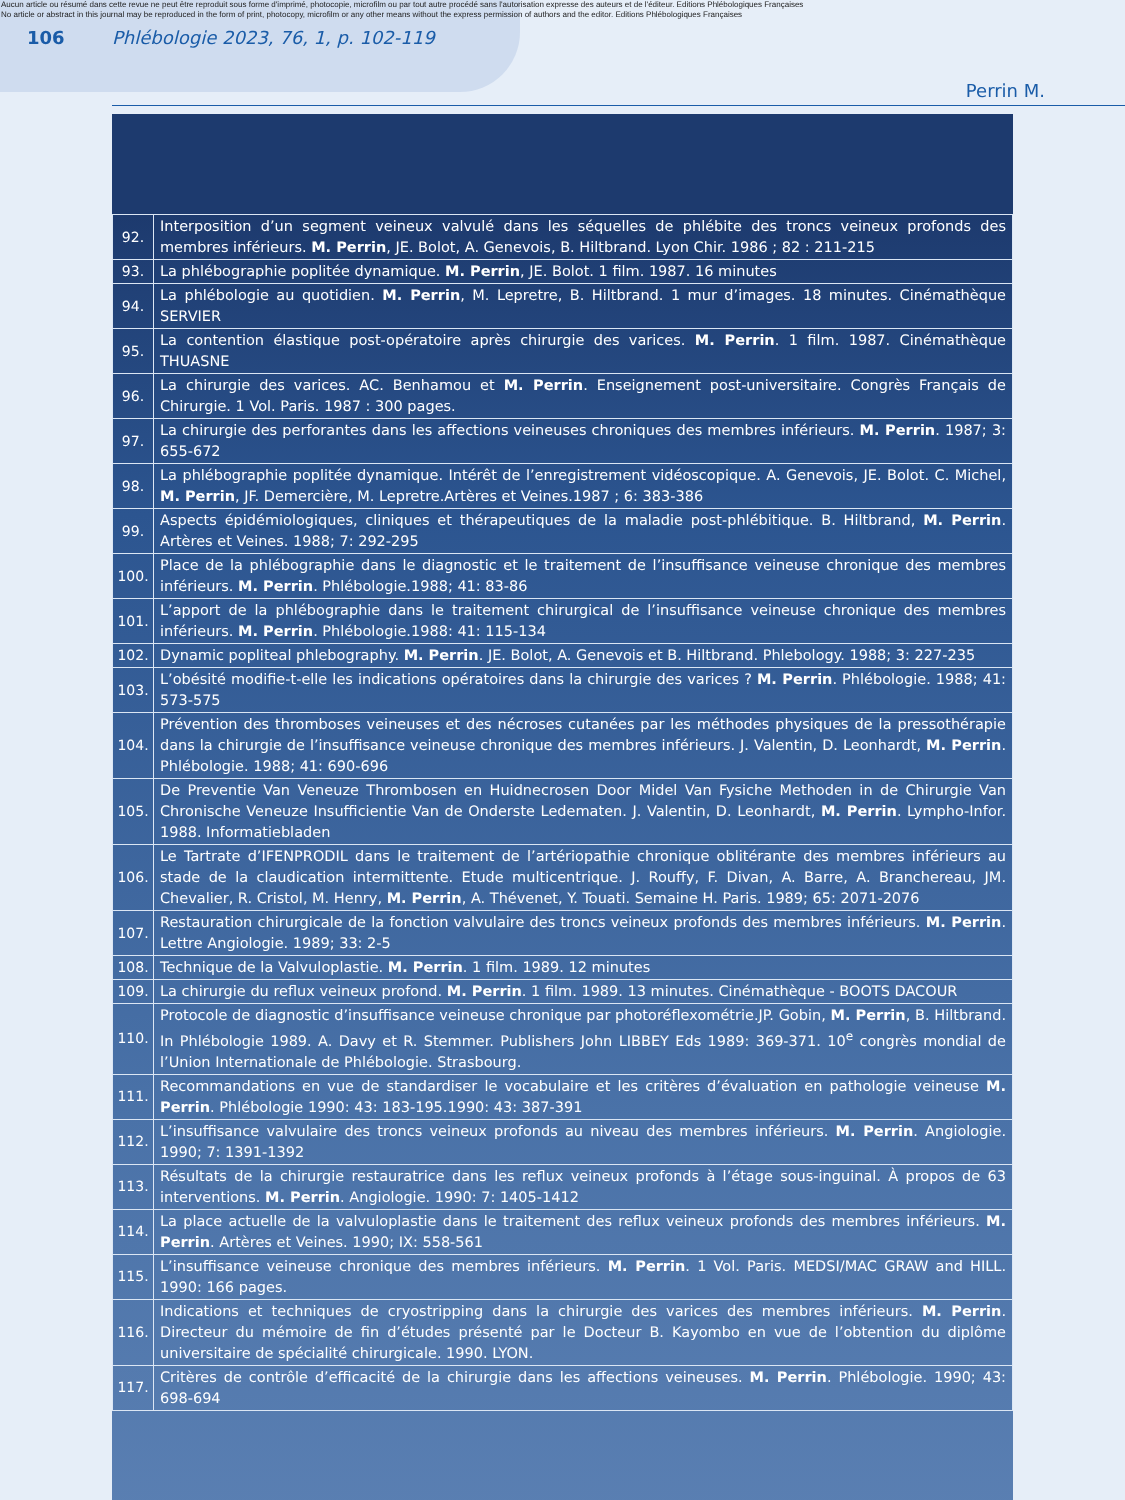Aucun article ou résumé dans cette revue ne peut être reproduit sous forme d'imprimé, photocopie, microfilm ou par tout autre procédé sans l'autorisation expresse des auteurs et de l'éditeur. Editions Phlébologiques Françaises
No article or abstract in this journal may be reproduced in the form of print, photocopy, microfilm or any other means without the express permission of authors and the editor. Editions Phlébologiques Françaises
106
Phlébologie 2023, 76, 1, p. 102-119
Perrin M.
| 92. | Interposition d’un segment veineux valvulé dans les séquelles de phlébite des troncs veineux profonds des membres inférieurs. M. Perrin , JE. Bolot, A. Genevois, B. Hiltbrand. Lyon Chir. 1986 ; 82 : 211-215 |
| 93. | La phlébographie poplitée dynamique. M. Perrin , JE. Bolot. 1 film. 1987. 16 minutes |
| 94. | La phlébologie au quotidien. M. Perrin , M. Lepretre, B. Hiltbrand. 1 mur d’images. 18 minutes. Cinémathèque SERVIER |
| 95. | La contention élastique post-opératoire après chirurgie des varices. M. Perrin . 1 film. 1987. Cinémathèque THUASNE |
| 96. | La chirurgie des varices. AC. Benhamou et M. Perrin . Enseignement post-universitaire. Congrès Français de Chirurgie. 1 Vol. Paris. 1987 : 300 pages. |
| 97. | La chirurgie des perforantes dans les affections veineuses chroniques des membres inférieurs. M. Perrin . 1987; 3: 655-672 |
| 98. | La phlébographie poplitée dynamique. Intérêt de l’enregistrement vidéoscopique. A. Genevois, JE. Bolot. C. Michel, M. Perrin , JF. Demercière, M. Lepretre.Artères et Veines.1987 ; 6: 383-386 |
| 99. | Aspects épidémiologiques, cliniques et thérapeutiques de la maladie post-phlébitique. B. Hiltbrand, M. Perrin . Artères et Veines. 1988; 7: 292-295 |
| 100. | Place de la phlébographie dans le diagnostic et le traitement de l’insuffisance veineuse chronique des membres inférieurs. M. Perrin . Phlébologie.1988; 41: 83-86 |
| 101. | L’apport de la phlébographie dans le traitement chirurgical de l’insuffisance veineuse chronique des membres inférieurs. M. Perrin . Phlébologie.1988: 41: 115-134 |
| 102. | Dynamic popliteal phlebography. M. Perrin . JE. Bolot, A. Genevois et B. Hiltbrand. Phlebology. 1988; 3: 227-235 |
| 103. | L’obésité modifie-t-elle les indications opératoires dans la chirurgie des varices ? M. Perrin . Phlébologie. 1988; 41: 573-575 |
| 104. | Prévention des thromboses veineuses et des nécroses cutanées par les méthodes physiques de la pressothérapie dans la chirurgie de l’insuffisance veineuse chronique des membres inférieurs. J. Valentin, D. Leonhardt, M. Perrin . Phlébologie. 1988; 41: 690-696 |
| 105. | De Preventie Van Veneuze Thrombosen en Huidnecrosen Door Midel Van Fysiche Methoden in de Chirurgie Van Chronische Veneuze Insufficientie Van de Onderste Ledematen. J. Valentin, D. Leonhardt, M. Perrin . Lympho-Infor. 1988. Informatiebladen |
| 106. | Le Tartrate d’IFENPRODIL dans le traitement de l’artériopathie chronique oblitérante des membres inférieurs au stade de la claudication intermittente. Etude multicentrique. J. Rouffy, F. Divan, A. Barre, A. Branchereau, JM. Chevalier, R. Cristol, M. Henry, M. Perrin , A. Thévenet, Y. Touati. Semaine H. Paris. 1989; 65: 2071-2076 |
| 107. | Restauration chirurgicale de la fonction valvulaire des troncs veineux profonds des membres inférieurs. M. Perrin . Lettre Angiologie. 1989; 33: 2-5 |
| 108. | Technique de la Valvuloplastie. M. Perrin . 1 film. 1989. 12 minutes |
| 109. | La chirurgie du reflux veineux profond. M. Perrin . 1 film. 1989. 13 minutes. Cinémathèque - BOOTS DACOUR |
| 110. | Protocole de diagnostic d’insuffisance veineuse chronique par photoréflexométrie.JP. Gobin, M. Perrin , B. Hiltbrand. In Phlébologie 1989. A. Davy et R. Stemmer. Publishers John LIBBEY Eds 1989: 369-371. 10<sup>e</sup> congrès mondial de l’Union Internationale de Phlébologie. Strasbourg. |
| 111. | Recommandations en vue de standardiser le vocabulaire et les critères d’évaluation en pathologie veineuse M. Perrin . Phlébologie 1990: 43: 183-195.1990: 43: 387-391 |
| 112. | L’insuffisance valvulaire des troncs veineux profonds au niveau des membres inférieurs. M. Perrin . Angiologie. 1990; 7: 1391-1392 |
| 113. | Résultats de la chirurgie restauratrice dans les reflux veineux profonds à l’étage sous-inguinal. À propos de 63 interventions. M. Perrin . Angiologie. 1990: 7: 1405-1412 |
| 114. | La place actuelle de la valvuloplastie dans le traitement des reflux veineux profonds des membres inférieurs. M. Perrin . Artères et Veines. 1990; IX: 558-561 |
| 115. | L’insuffisance veineuse chronique des membres inférieurs. M. Perrin . 1 Vol. Paris. MEDSI/MAC GRAW and HILL. 1990: 166 pages. |
| 116. | Indications et techniques de cryostripping dans la chirurgie des varices des membres inférieurs. M. Perrin . Directeur du mémoire de fin d’études présenté par le Docteur B. Kayombo en vue de l’obtention du diplôme universitaire de spécialité chirurgicale. 1990. LYON. |
| 117. | Critères de contrôle d’efficacité de la chirurgie dans les affections veineuses. M. Perrin . Phlébologie. 1990; 43: 698-694 |